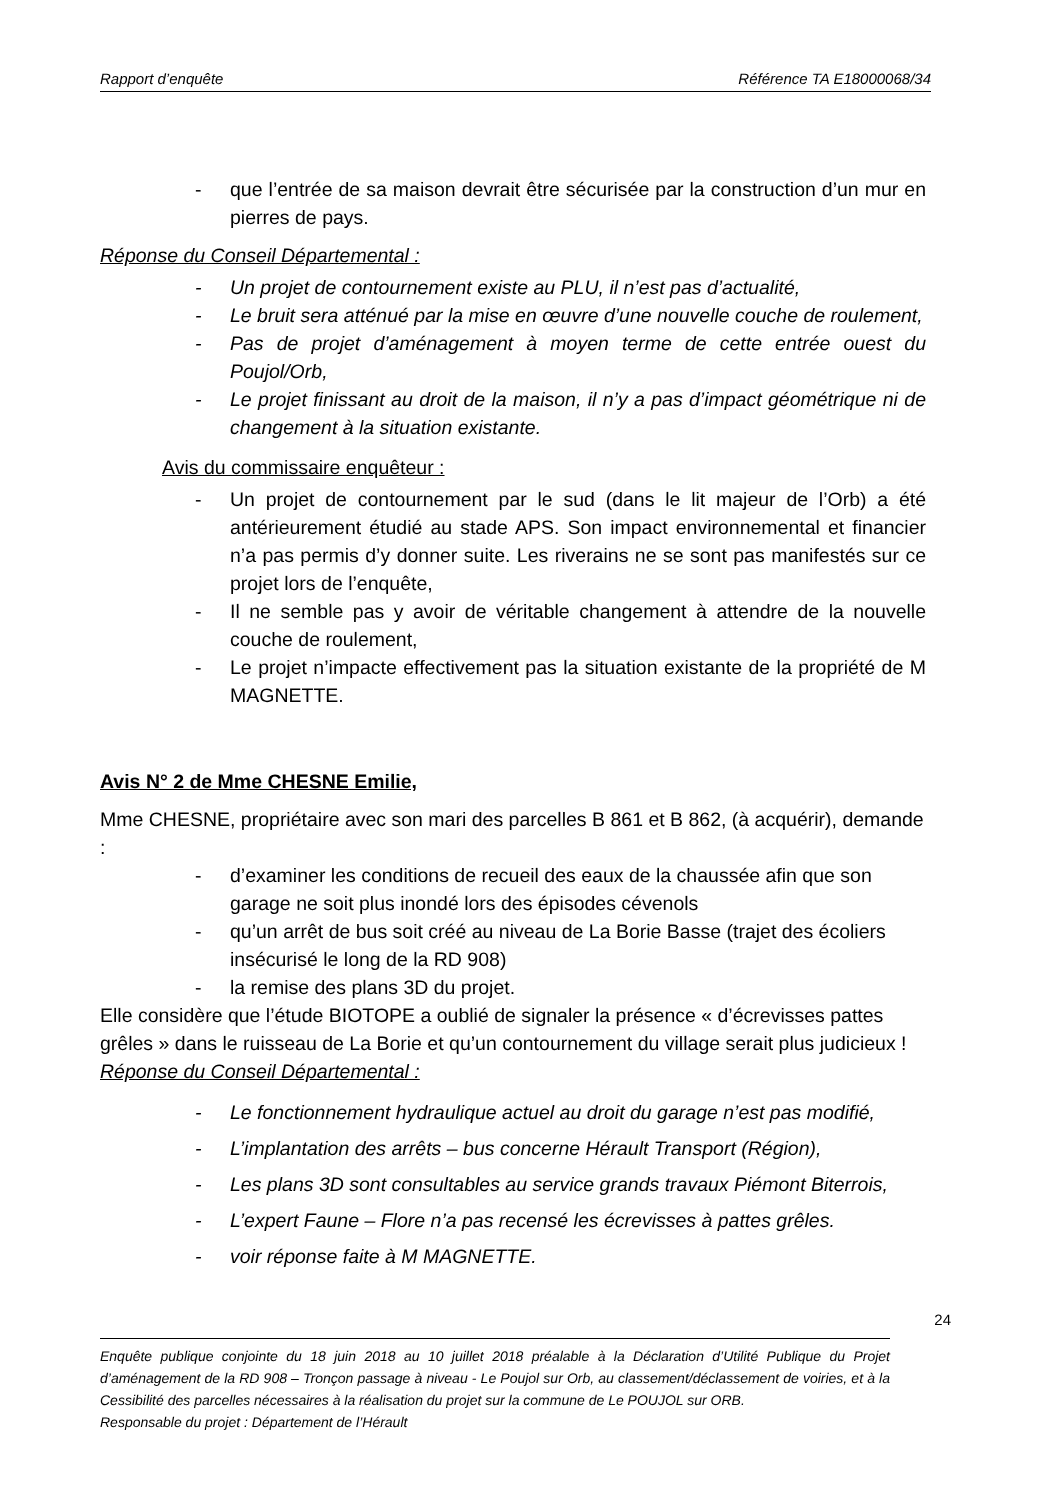Rapport d’enquête Référence TA E18000068/34
- que l’entrée de sa maison devrait être sécurisée par la construction d’un mur en pierres de pays.
Réponse du Conseil Départemental :
- Un projet de contournement existe au PLU, il n’est pas d’actualité,
- Le bruit sera atténué par la mise en œuvre d’une nouvelle couche de roulement,
- Pas de projet d’aménagement à moyen terme de cette entrée ouest du Poujol/Orb,
- Le projet finissant au droit de la maison, il n’y a pas d’impact géométrique ni de changement à la situation existante.
Avis du commissaire enquêteur :
- Un projet de contournement par le sud (dans le lit majeur de l’Orb) a été antérieurement étudié au stade APS. Son impact environnemental et financier n’a pas permis d’y donner suite. Les riverains ne se sont pas manifestés sur ce projet lors de l’enquête,
- Il ne semble pas y avoir de véritable changement à attendre de la nouvelle couche de roulement,
- Le projet n’impacte effectivement pas la situation existante de la propriété de M MAGNETTE.
Avis N° 2 de Mme CHESNE Emilie,
Mme CHESNE, propriétaire avec son mari des parcelles B 861 et B 862, (à acquérir), demande :
- d’examiner les conditions de recueil des eaux de la chaussée afin que son garage ne soit plus inondé lors des épisodes cévenols
- qu’un arrêt de bus soit créé au niveau de La Borie Basse (trajet des écoliers insécurisé le long de la RD 908)
- la remise des plans 3D du projet.
Elle considère que l’étude BIOTOPE a oublié de signaler la présence « d’écrevisses pattes grêles » dans le ruisseau de La Borie et qu’un contournement du village serait plus judicieux !
Réponse du Conseil Départemental :
- Le fonctionnement hydraulique actuel au droit du garage n’est pas modifié,
- L’implantation des arrêts – bus concerne Hérault Transport (Région),
- Les plans 3D sont consultables au service grands travaux Piémont Biterrois,
- L’expert Faune – Flore n’a pas recensé les écrevisses à pattes grêles.
- voir réponse faite à M MAGNETTE.
24
Enquête publique conjointe du 18 juin 2018 au 10 juillet 2018 préalable à la Déclaration d’Utilité Publique du Projet d’aménagement de la RD 908 – Tronçon passage à niveau - Le Poujol sur Orb, au classement/déclassement de voiries, et à la Cessibilité des parcelles nécessaires à la réalisation du projet sur la commune de Le POUJOL sur ORB.
Responsable du projet : Département de l’Hérault